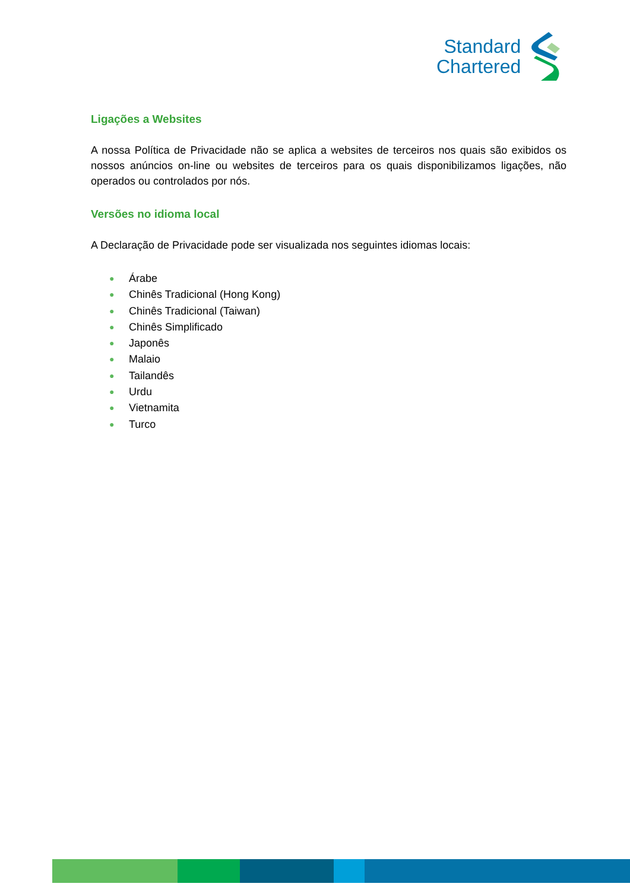Standard
Chartered
Ligações a Websites
A nossa Política de Privacidade não se aplica a websites de terceiros nos quais são exibidos os nossos anúncios on-line ou websites de terceiros para os quais disponibilizamos ligações, não operados ou controlados por nós.
Versões no idioma local
A Declaração de Privacidade pode ser visualizada nos seguintes idiomas locais:
● Árabe
● Chinês Tradicional (Hong Kong)
● Chinês Tradicional (Taiwan)
● Chinês Simplificado
● Japonês
● Malaio
● Tailandês
● Urdu
● Vietnamita
● Turco